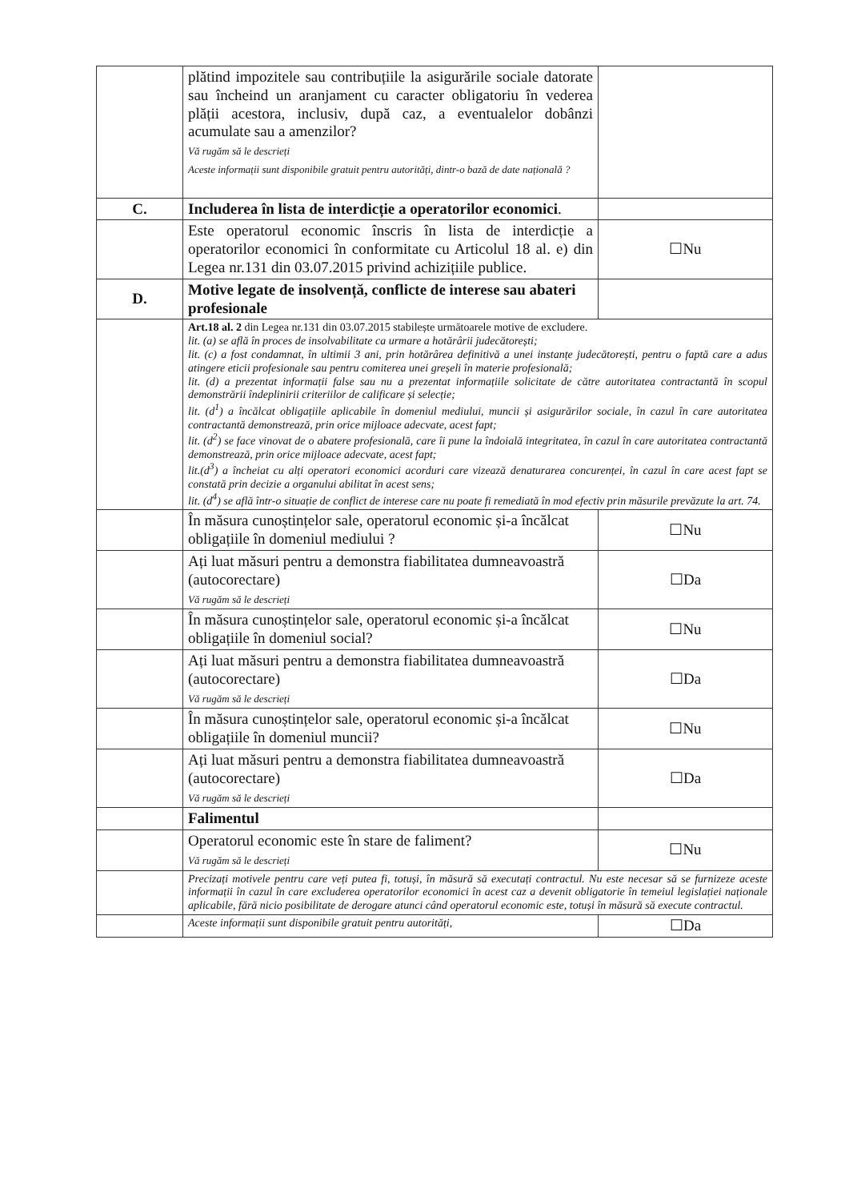| | plătind impozitele sau contribuțiile la asigurările sociale datorate sau încheind un aranjament cu caracter obligatoriu în vederea plății acestora, inclusiv, după caz, a eventualelor dobânzi acumulate sau a amenzilor? Vă rugăm să le descrieți Aceste informații sunt disponibile gratuit pentru autorități, dintr-o bază de date națională ? | |
| C. | Includerea în lista de interdicție a operatorilor economici . | |
| | Este operatorul economic înscris în lista de interdicție a operatorilor economici în conformitate cu Articolul 18 al. e) din Legea nr.131 din 03.07.2015 privind achizițiile publice. | ☐Nu |
| D. | Motive legate de insolvență, conflicte de interese sau abateri profesionale | |
| | Art.18 al. 2 din Legea nr.131 din 03.07.2015 stabilește următoarele motive de excludere. lit. (a) se află în proces de insolvabilitate ca urmare a hotărârii judecătorești; lit. (c) a fost condamnat, în ultimii 3 ani, prin hotărârea definitivă a unei instanțe judecătorești, pentru o faptă care a adus atingere eticii profesionale sau pentru comiterea unei greșeli în materie profesională; lit. (d) a prezentat informații false sau nu a prezentat informațiile solicitate de către autoritatea contractantă în scopul demonstrării îndeplinirii criteriilor de calificare și selecție; lit. (d<sup>1</sup>) a încălcat obligațiile aplicabile în domeniul mediului, muncii și asigurărilor sociale, în cazul în care autoritatea contractantă demonstrează, prin orice mijloace adecvate, acest fapt; lit. (d<sup>2</sup>) se face vinovat de o abatere profesională, care îi pune la îndoială integritatea, în cazul în care autoritatea contractantă demonstrează, prin orice mijloace adecvate, acest fapt; lit.(d<sup>3</sup>) a încheiat cu alți operatori economici acorduri care vizează denaturarea concurenței, în cazul în care acest fapt se constată prin decizie a organului abilitat în acest sens; lit. (d<sup>4</sup>) se află într-o situație de conflict de interese care nu poate fi remediată în mod efectiv prin măsurile prevăzute la art. 74. | |
| | În măsura cunoștințelor sale, operatorul economic și-a încălcat obligațiile în domeniul mediului ? | ☐Nu |
| | Ați luat măsuri pentru a demonstra fiabilitatea dumneavoastră (autocorectare) Vă rugăm să le descrieți | ☐Da |
| | În măsura cunoștințelor sale, operatorul economic și-a încălcat obligațiile în domeniul social? | ☐Nu |
| | Ați luat măsuri pentru a demonstra fiabilitatea dumneavoastră (autocorectare) Vă rugăm să le descrieți | ☐Da |
| | În măsura cunoștințelor sale, operatorul economic și-a încălcat obligațiile în domeniul muncii? | ☐Nu |
| | Ați luat măsuri pentru a demonstra fiabilitatea dumneavoastră (autocorectare) Vă rugăm să le descrieți | ☐Da |
| | Falimentul | |
| | Operatorul economic este în stare de faliment? Vă rugăm să le descrieți | ☐Nu |
| | Precizați motivele pentru care veți putea fi, totuși, în măsură să executați contractul. Nu este necesar să se furnizeze aceste informații în cazul în care excluderea operatorilor economici în acest caz a devenit obligatorie în temeiul legislației naționale aplicabile, fără nicio posibilitate de derogare atunci când operatorul economic este, totuși în măsură să execute contractul. | |
| | Aceste informații sunt disponibile gratuit pentru autorități, | ☐Da |